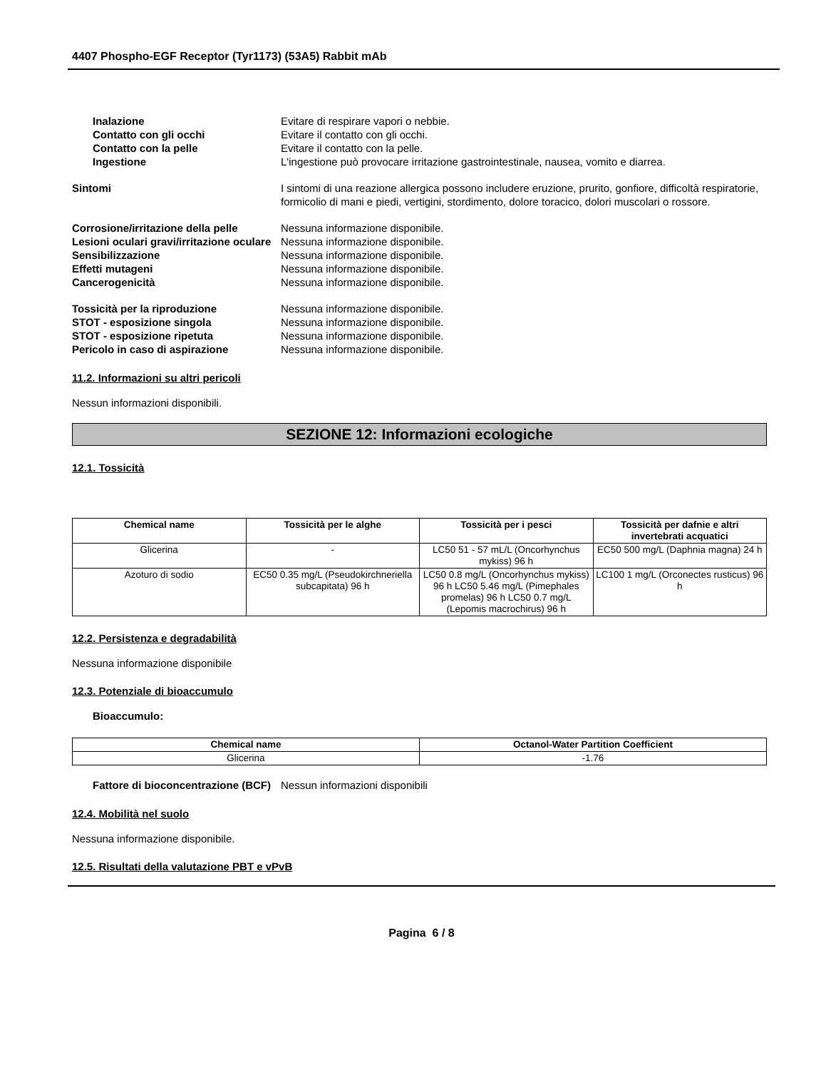4407 Phospho-EGF Receptor (Tyr1173) (53A5) Rabbit mAb
Inalazione Evitare di respirare vapori o nebbie.
Contatto con gli occhi Evitare il contatto con gli occhi.
Contatto con la pelle Evitare il contatto con la pelle.
Ingestione L'ingestione può provocare irritazione gastrointestinale, nausea, vomito e diarrea.
Sintomi I sintomi di una reazione allergica possono includere eruzione, prurito, gonfiore, difficoltà respiratorie, formicolio di mani e piedi, vertigini, stordimento, dolore toracico, dolori muscolari o rossore.
Corrosione/irritazione della pelle
Nessuna informazione disponibile.
Lesioni oculari gravi/irritazione oculare
Nessuna informazione disponibile.
Sensibilizzazione Nessuna informazione disponibile.
Effetti mutageni Nessuna informazione disponibile.
Cancerogenicità Nessuna informazione disponibile.
Tossicità per la riproduzione Nessuna informazione disponibile.
STOT - esposizione singola Nessuna informazione disponibile.
STOT - esposizione ripetuta Nessuna informazione disponibile.
Pericolo in caso di aspirazione Nessuna informazione disponibile.
11.2. Informazioni su altri pericoli
Nessun informazioni disponibili.
SEZIONE 12: Informazioni ecologiche
12.1. Tossicità
| Chemical name | Tossicità per le alghe | Tossicità per i pesci | Tossicità per dafnie e altri invertebrati acquatici |
| --- | --- | --- | --- |
| Glicerina | - | LC50 51 - 57 mL/L (Oncorhynchus mykiss) 96 h | EC50 500 mg/L (Daphnia magna) 24 h |
| Azoturo di sodio | EC50 0.35 mg/L (Pseudokirchneriella subcapitata) 96 h | LC50 0.8 mg/L (Oncorhynchus mykiss) 96 h LC50 5.46 mg/L (Pimephales promelas) 96 h LC50 0.7 mg/L (Lepomis macrochirus) 96 h | LC100 1 mg/L (Orconectes rusticus) 96 h |
12.2. Persistenza e degradabilità
Nessuna informazione disponibile
12.3. Potenziale di bioaccumulo
Bioaccumulo:
| Chemical name | Octanol-Water Partition Coefficient |
| --- | --- |
| Glicerina | -1.76 |
Fattore di bioconcentrazione (BCF)
Nessun informazioni disponibili
12.4. Mobilità nel suolo
Nessuna informazione disponibile.
12.5. Risultati della valutazione PBT e vPvB
Pagina 6 / 8